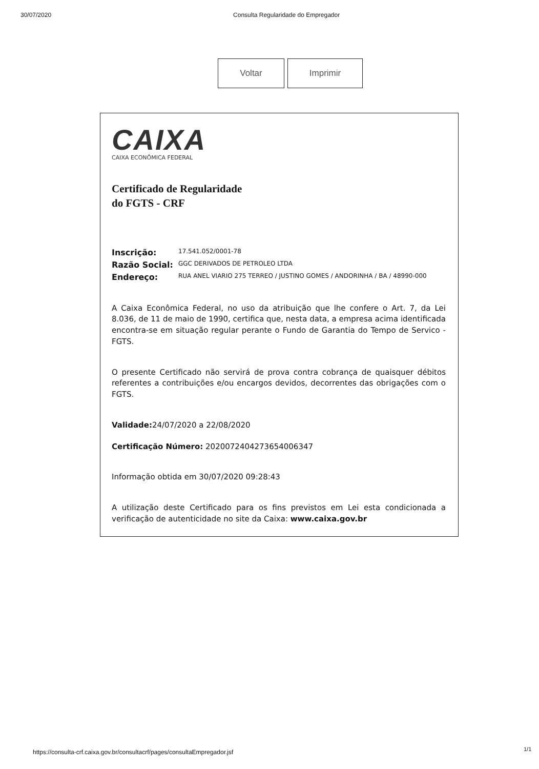30/07/2020 Consulta Regularidade do Empregador
Voltar Imprimir
CAIXA
CAIXA ECONÔMICA FEDERAL
Certificado de Regularidade
do FGTS - CRF
Inscrição: 17.541.052/0001-78
Razão Social: GGC DERIVADOS DE PETROLEO LTDA
Endereço: RUA ANEL VIARIO 275 TERREO / JUSTINO GOMES / ANDORINHA / BA / 48990-000
A Caixa Econômica Federal, no uso da atribuição que lhe confere o Art. 7, da Lei 8.036, de 11 de maio de 1990, certifica que, nesta data, a empresa acima identificada encontra-se em situação regular perante o Fundo de Garantia do Tempo de Servico - FGTS.
O presente Certificado não servirá de prova contra cobrança de quaisquer débitos referentes a contribuições e/ou encargos devidos, decorrentes das obrigações com o FGTS.
Validade: 24/07/2020 a 22/08/2020
Certificação Número: 2020072404273654006347
Informação obtida em 30/07/2020 09:28:43
A utilização deste Certificado para os fins previstos em Lei esta condicionada a verificação de autenticidade no site da Caixa: www.caixa.gov.br
https://consulta-crf.caixa.gov.br/consultacrf/pages/consultaEmpregador.jsf
1/1